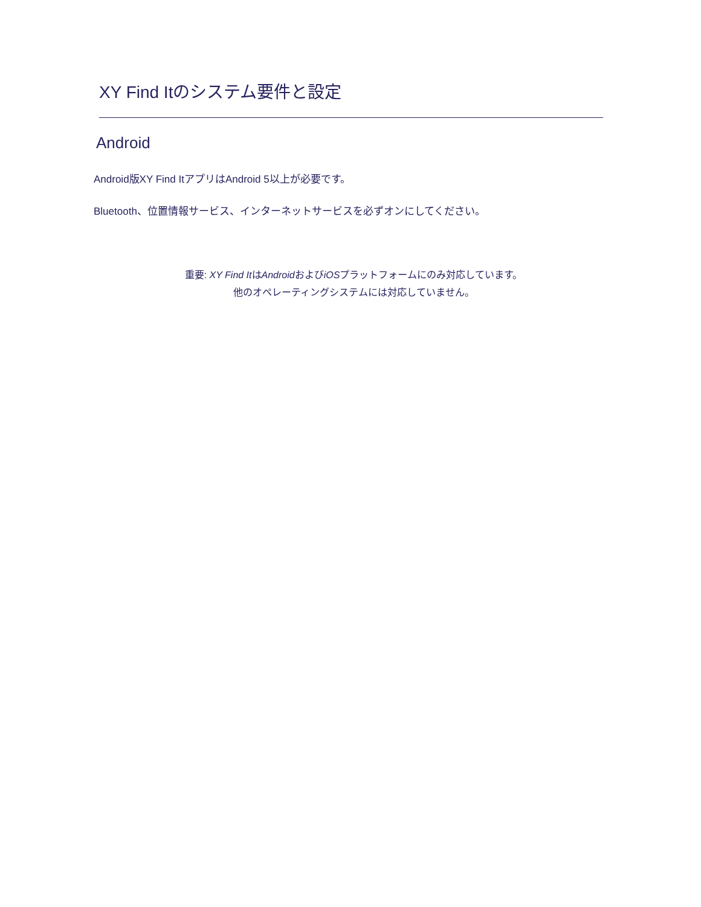XY Find Itのシステム要件と設定
Android
Android版XY Find ItアプリはAndroid 5以上が必要です。
Bluetooth、位置情報サービス、インターネットサービスを必ずオンにしてください。
重要: XY Find ItはAndroidおよびiOSプラットフォームにのみ対応しています。
他のオペレーティングシステムには対応していません。